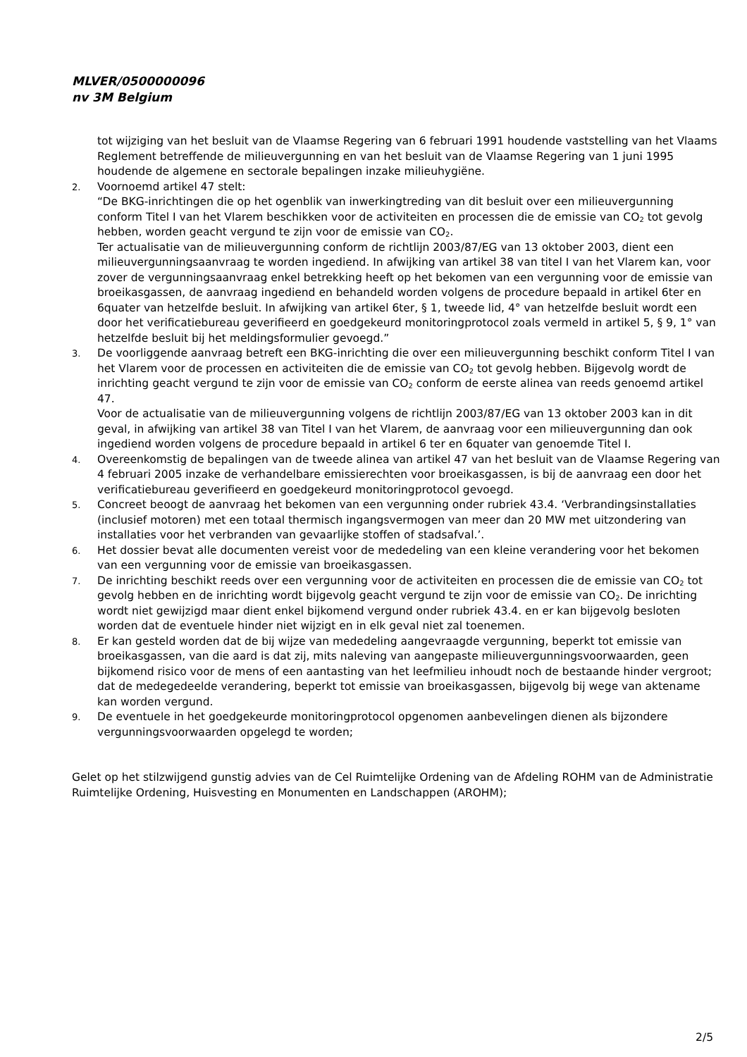MLVER/0500000096
nv 3M Belgium
tot wijziging van het besluit van de Vlaamse Regering van 6 februari 1991 houdende vaststelling van het Vlaams Reglement betreffende de milieuvergunning en van het besluit van de Vlaamse Regering van 1 juni 1995 houdende de algemene en sectorale bepalingen inzake milieuhygiëne.
2.
Voornoemd artikel 47 stelt:
“De BKG-inrichtingen die op het ogenblik van inwerkingtreding van dit besluit over een milieuvergunning conform Titel I van het Vlarem beschikken voor de activiteiten en processen die de emissie van CO<sub>2</sub> tot gevolg hebben, worden geacht vergund te zijn voor de emissie van CO<sub>2</sub>.
Ter actualisatie van de milieuvergunning conform de richtlijn 2003/87/EG van 13 oktober 2003, dient een milieuvergunningsaanvraag te worden ingediend. In afwijking van artikel 38 van titel I van het Vlarem kan, voor zover de vergunningsaanvraag enkel betrekking heeft op het bekomen van een vergunning voor de emissie van broeikasgassen, de aanvraag ingediend en behandeld worden volgens de procedure bepaald in artikel 6ter en 6quater van hetzelfde besluit. In afwijking van artikel 6ter, § 1, tweede lid, 4° van hetzelfde besluit wordt een door het verificatiebureau geverifieerd en goedgekeurd monitoringprotocol zoals vermeld in artikel 5, § 9, 1° van hetzelfde besluit bij het meldingsformulier gevoegd.”
3.
De voorliggende aanvraag betreft een BKG-inrichting die over een milieuvergunning beschikt conform Titel I van het Vlarem voor de processen en activiteiten die de emissie van CO<sub>2</sub> tot gevolg hebben. Bijgevolg wordt de inrichting geacht vergund te zijn voor de emissie van CO<sub>2</sub> conform de eerste alinea van reeds genoemd artikel 47.
Voor de actualisatie van de milieuvergunning volgens de richtlijn 2003/87/EG van 13 oktober 2003 kan in dit geval, in afwijking van artikel 38 van Titel I van het Vlarem, de aanvraag voor een milieuvergunning dan ook ingediend worden volgens de procedure bepaald in artikel 6 ter en 6quater van genoemde Titel I.
4.
Overeenkomstig de bepalingen van de tweede alinea van artikel 47 van het besluit van de Vlaamse Regering van 4 februari 2005 inzake de verhandelbare emissierechten voor broeikasgassen, is bij de aanvraag een door het verificatiebureau geverifieerd en goedgekeurd monitoringprotocol gevoegd.
5.
Concreet beoogt de aanvraag het bekomen van een vergunning onder rubriek 43.4. ‘Verbrandingsinstallaties (inclusief motoren) met een totaal thermisch ingangsvermogen van meer dan 20 MW met uitzondering van installaties voor het verbranden van gevaarlijke stoffen of stadsafval.’.
6.
Het dossier bevat alle documenten vereist voor de mededeling van een kleine verandering voor het bekomen van een vergunning voor de emissie van broeikasgassen.
7.
De inrichting beschikt reeds over een vergunning voor de activiteiten en processen die de emissie van CO<sub>2</sub> tot gevolg hebben en de inrichting wordt bijgevolg geacht vergund te zijn voor de emissie van CO<sub>2</sub>. De inrichting wordt niet gewijzigd maar dient enkel bijkomend vergund onder rubriek 43.4. en er kan bijgevolg besloten worden dat de eventuele hinder niet wijzigt en in elk geval niet zal toenemen.
8.
Er kan gesteld worden dat de bij wijze van mededeling aangevraagde vergunning, beperkt tot emissie van broeikasgassen, van die aard is dat zij, mits naleving van aangepaste milieuvergunningsvoorwaarden, geen bijkomend risico voor de mens of een aantasting van het leefmilieu inhoudt noch de bestaande hinder vergroot; dat de medegedeelde verandering, beperkt tot emissie van broeikasgassen, bijgevolg bij wege van aktename kan worden vergund.
9.
De eventuele in het goedgekeurde monitoringprotocol opgenomen aanbevelingen dienen als bijzondere vergunningsvoorwaarden opgelegd te worden;
Gelet op het stilzwijgend gunstig advies van de Cel Ruimtelijke Ordening van de Afdeling ROHM van de Administratie Ruimtelijke Ordening, Huisvesting en Monumenten en Landschappen (AROHM);
2/5